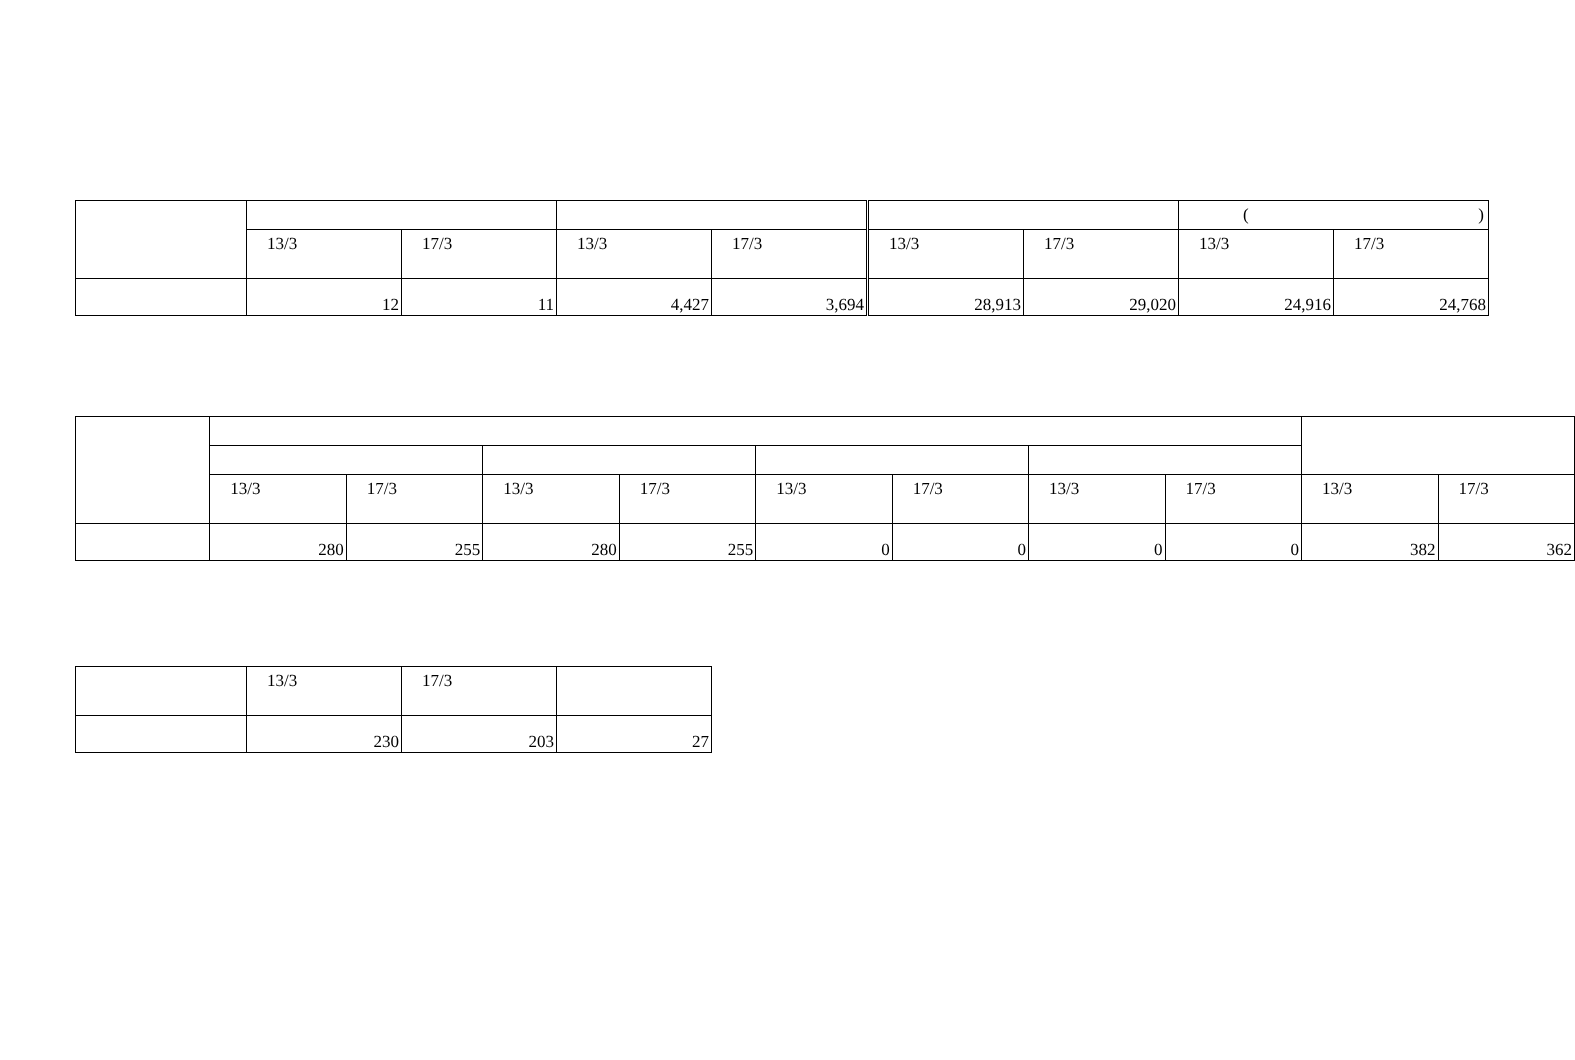| | | | | | | | ( ) | |
| | 13/3 | 17/3 | 13/3 | 17/3 | 13/3 | 17/3 | 13/3 | 17/3 |
| | 12 | 11 | 4,427 | 3,694 | 28,913 | 29,020 | 24,916 | 24,768 |
| | 13/3 | 17/3 | 13/3 | 17/3 | 13/3 | 17/3 | 13/3 | 17/3 | 13/3 | 17/3 |
| --- | --- | --- | --- | --- | --- | --- | --- | --- | --- | --- |
| | 280 | 255 | 280 | 255 | 0 | 0 | 0 | 0 | 382 | 362 |
| | 13/3 | 17/3 | |
| | 230 | 203 | 27 |